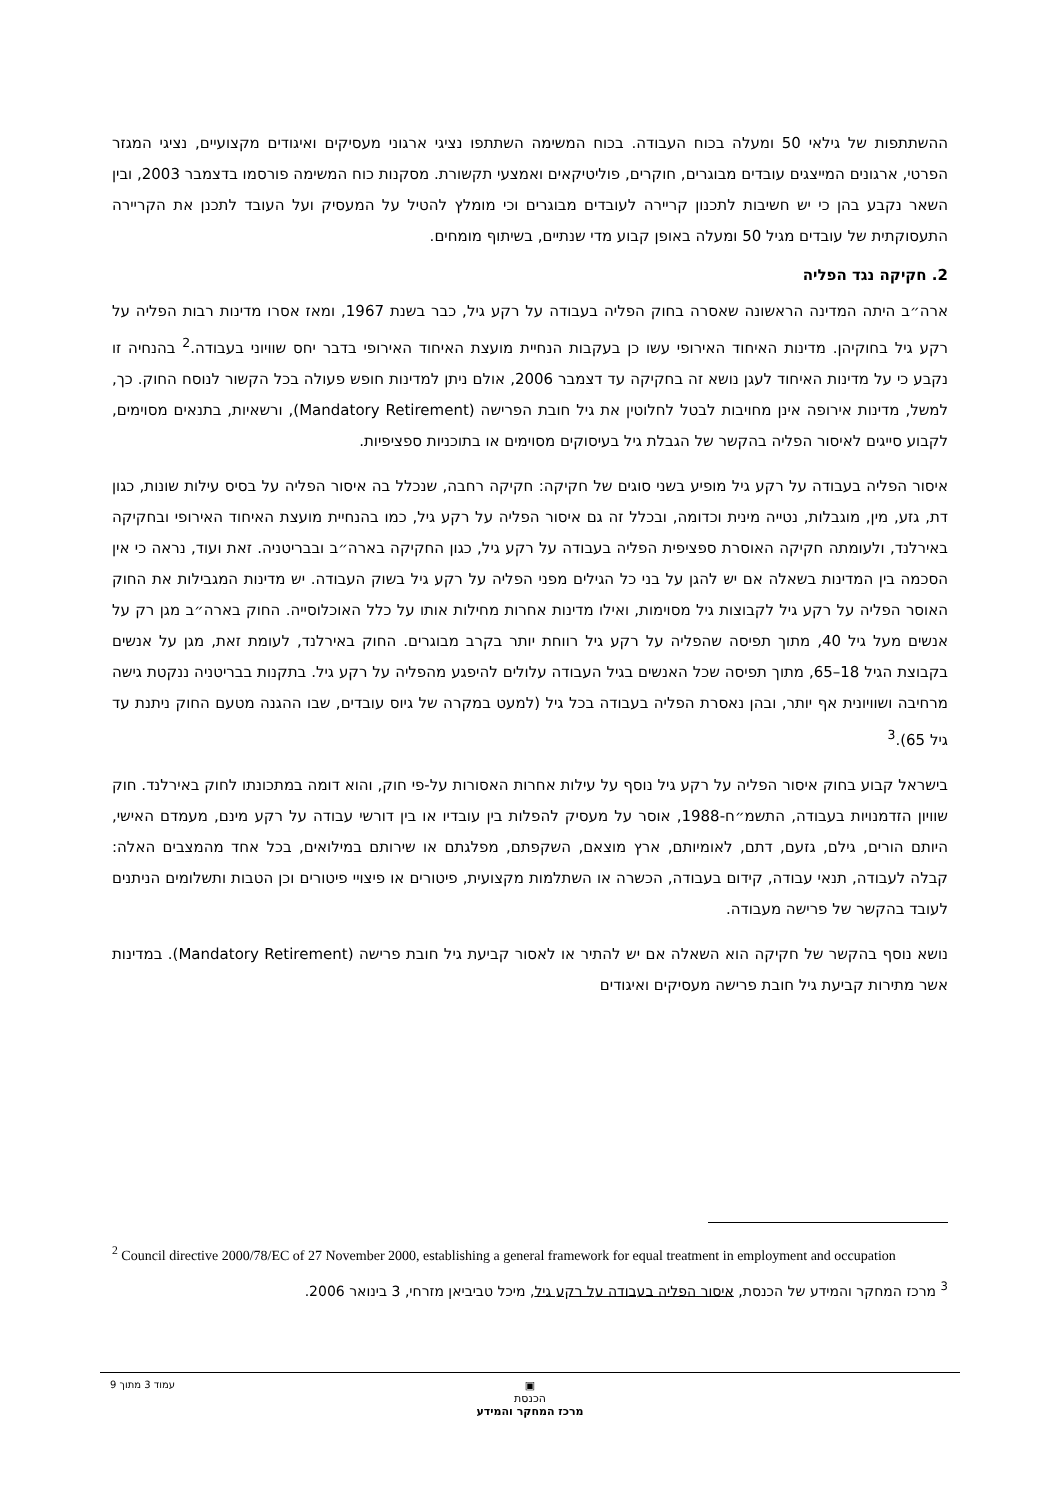ההשתתפות של גילאי 50 ומעלה בכוח העבודה. בכוח המשימה השתתפו נציגי ארגוני מעסיקים ואיגודים מקצועיים, נציגי המגזר הפרטי, ארגונים המייצגים עובדים מבוגרים, חוקרים, פוליטיקאים ואמצעי תקשורת. מסקנות כוח המשימה פורסמו בדצמבר 2003, ובין השאר נקבע בהן כי יש חשיבות לתכנון קריירה לעובדים מבוגרים וכי מומלץ להטיל על המעסיק ועל העובד לתכנן את הקריירה התעסוקתית של עובדים מגיל 50 ומעלה באופן קבוע מדי שנתיים, בשיתוף מומחים.
2. חקיקה נגד הפליה
ארה״ב היתה המדינה הראשונה שאסרה בחוק הפליה בעבודה על רקע גיל, כבר בשנת 1967, ומאז אסרו מדינות רבות הפליה על רקע גיל בחוקיהן. מדינות האיחוד האירופי עשו כן בעקבות הנחיית מועצת האיחוד האירופי בדבר יחס שוויוני בעבודה.<sup>2</sup> בהנחיה זו נקבע כי על מדינות האיחוד לעגן נושא זה בחקיקה עד דצמבר 2006, אולם ניתן למדינות חופש פעולה בכל הקשור לנוסח החוק. כך, למשל, מדינות אירופה אינן מחויבות לבטל לחלוטין את גיל חובת הפרישה (Mandatory Retirement), ורשאיות, בתנאים מסוימים, לקבוע סייגים לאיסור הפליה בהקשר של הגבלת גיל בעיסוקים מסוימים או בתוכניות ספציפיות.
איסור הפליה בעבודה על רקע גיל מופיע בשני סוגים של חקיקה: חקיקה רחבה, שנכלל בה איסור הפליה על בסיס עילות שונות, כגון דת, גזע, מין, מוגבלות, נטייה מינית וכדומה, ובכלל זה גם איסור הפליה על רקע גיל, כמו בהנחיית מועצת האיחוד האירופי ובחקיקה באירלנד, ולעומתה חקיקה האוסרת ספציפית הפליה בעבודה על רקע גיל, כגון החקיקה בארה״ב ובבריטניה. זאת ועוד, נראה כי אין הסכמה בין המדינות בשאלה אם יש להגן על בני כל הגילים מפני הפליה על רקע גיל בשוק העבודה. יש מדינות המגבילות את החוק האוסר הפליה על רקע גיל לקבוצות גיל מסוימות, ואילו מדינות אחרות מחילות אותו על כלל האוכלוסייה. החוק בארה״ב מגן רק על אנשים מעל גיל 40, מתוך תפיסה שהפליה על רקע גיל רווחת יותר בקרב מבוגרים. החוק באירלנד, לעומת זאת, מגן על אנשים בקבוצת הגיל 18–65, מתוך תפיסה שכל האנשים בגיל העבודה עלולים להיפגע מהפליה על רקע גיל. בתקנות בבריטניה ננקטת גישה מרחיבה ושוויונית אף יותר, ובהן נאסרת הפליה בעבודה בכל גיל (למעט במקרה של גיוס עובדים, שבו ההגנה מטעם החוק ניתנת עד גיל 65).<sup>3</sup>
בישראל קבוע בחוק איסור הפליה על רקע גיל נוסף על עילות אחרות האסורות על-פי חוק, והוא דומה במתכונתו לחוק באירלנד. חוק שוויון הזדמנויות בעבודה, התשמ״ח-1988, אוסר על מעסיק להפלות בין עובדיו או בין דורשי עבודה על רקע מינם, מעמדם האישי, היותם הורים, גילם, גזעם, דתם, לאומיותם, ארץ מוצאם, השקפתם, מפלגתם או שירותם במילואים, בכל אחד מהמצבים האלה: קבלה לעבודה, תנאי עבודה, קידום בעבודה, הכשרה או השתלמות מקצועית, פיטורים או פיצויי פיטורים וכן הטבות ותשלומים הניתנים לעובד בהקשר של פרישה מעבודה.
נושא נוסף בהקשר של חקיקה הוא השאלה אם יש להתיר או לאסור קביעת גיל חובת פרישה (Mandatory Retirement). במדינות אשר מתירות קביעת גיל חובת פרישה מעסיקים ואיגודים
<sup>2</sup> Council directive 2000/78/EC of 27 November 2000, establishing a general framework for equal treatment in employment and occupation
<sup>3</sup> מרכז המחקר והמידע של הכנסת, איסור הפליה בעבודה על רקע גיל, מיכל טביביאן מזרחי, 3 בינואר 2006.
עמוד 3 מתוך 9
▣
הכנסת
מרכז המחקר והמידע